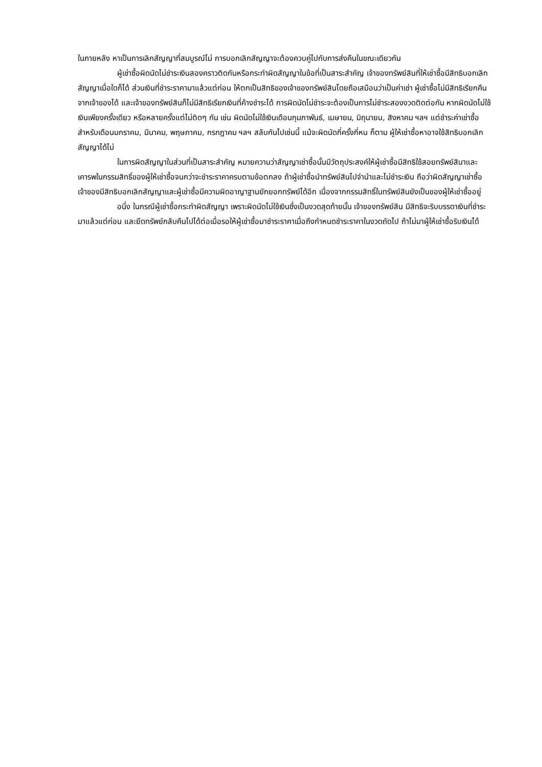ในภายหลัง หาเป็นการเลิกสัญญาที่สมบูรณ์ไม่ การบอกเลิกสัญญาจะต้องควบคู่ไปกับการส่งคืนในขณะเดียวกัน
ผู้เช่าซื้อผิดนัดไม่ชำระเงินสองคราวติดกันหรือกระทำผิดสัญญาในข้อที่เป็นสาระสำคัญ เจ้าของทรัพย์สินที่ให้เช่าซื้อมีสิทธิบอกเลิกสัญญาเมื่อใดก็ได้ ส่วนเงินที่ชำระราคามาแล้วแต่ก่อน ให้ตกเป็นสิทธิของเจ้าของทรัพย์สินโดยถือเสมือนว่าเป็นค่าเช่า ผู้เช่าซื้อไม่มีสิทธิเรียกคืนจากเจ้าของได้ และเจ้าของทรัพย์สินก็ไม่มีสิทธิเรียกเงินที่ค้างชำระได้ การผิดนัดไม่ชำระจะต้องเป็นการไม่ชำระสองงวดติดต่อกัน หากผิดนัดไม่ใช้เงินเพียงครั้งเดียว หรือหลายครั้งแต่ไม่ติดๆ กัน เช่น ผิดนัดไม่ใช้เงินเดือนกุมภาพันธ์, เมษายน, มิถุนายน, สิงหาคม ฯลฯ แต่ชำระค่าเช่าซื้อสำหรับเดือนมกราคม, มีนาคม, พฤษภาคม, กรกฎาคม ฯลฯ สลับกันไปเช่นนี้ แม้จะผิดนัดกี่ครั้งกี่หน ก็ตาม ผู้ให้เช่าซื้อหาอาจใช้สิทธิบอกเลิกสัญญาได้ไม่
ในการผิดสัญญาในส่วนที่เป็นสาระสำคัญ หมายความว่าสัญญาเช่าซื้อนั้นมีวัตถุประสงค์ให้ผู้เช่าซื้อมีสิทธิใช้สอยทรัพย์สินาและเคารพในกรรมสิทธิ์ของผู้ให้เช่าซื้อจนกว่าจะชำระราคาครบตามข้อตกลง ถ้าผู้เช่าซื้อนำทรัพย์สินไปจำนำและไม่ชำระเงิน ถือว่าผิดสัญญาเช่าซื้อ เจ้าของมีสิทธิบอกเลิกสัญญาและผู้เช่าซื้อมีความผิดอาญาฐานยักยอกทรัพย์ได้อีก เนื่องจากกรรมสิทธิ์ในทรัพย์สินยังเป็นของผู้ให้เช่าซื้ออยู่
อนึ่ง ในกรณีผู้เช่าซื้อกระทำผิดสัญญา เพราะผิดนัดไม่ใช้เงินซึ่งเป็นงวดสุดท้ายนั้น เจ้าของทรัพย์สิน มีสิทธิจะริบบรรดาเงินที่ชำระมาแล้วแต่ก่อน และยึดทรัพย์กลับคืนไปได้ต่อเมื่อรอให้ผู้เช่าซื้อมาชำระราคาเมื่อถึงกำหนดชำระราคาในงวดถัดไป ถ้าไม่มาผู้ให้เช่าซื้อริบเงินได้